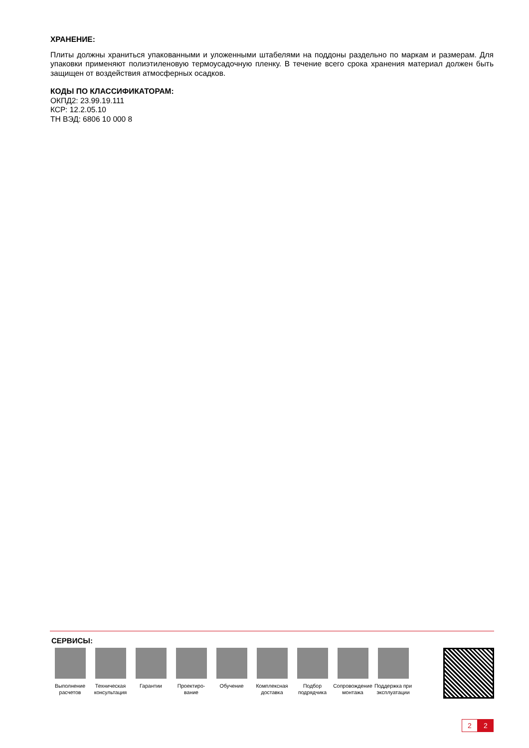ХРАНЕНИЕ:
Плиты должны храниться упакованными и уложенными штабелями на поддоны раздельно по маркам и размерам. Для упаковки применяют полиэтиленовую термоусадочную пленку. В течение всего срока хранения материал должен быть защищен от воздействия атмосферных осадков.
КОДЫ ПО КЛАССИФИКАТОРАМ:
ОКПД2: 23.99.19.111
КСР: 12.2.05.10
ТН ВЭД: 6806 10 000 8
СЕРВИСЫ:
Выполнение расчетов
Техническая консультация
Гарантии Проектиро-вание
Обучение Комплексная доставка
Подбор подрядчика
Сопровождение монтажа
Поддержка при эксплуатации
2 2